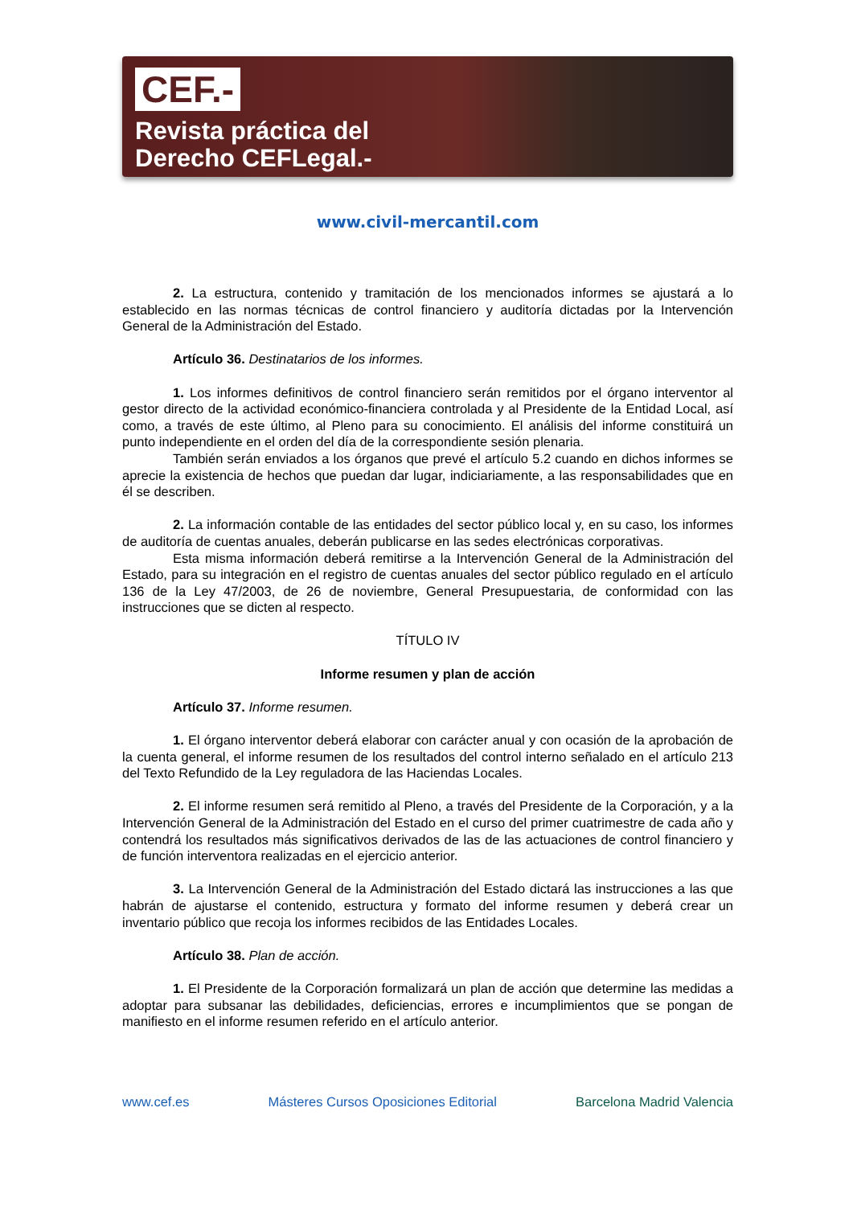CEF.-
Revista práctica del
Derecho CEFLegal.-
www.civil-mercantil.com
2. La estructura, contenido y tramitación de los mencionados informes se ajustará a lo establecido en las normas técnicas de control financiero y auditoría dictadas por la Intervención General de la Administración del Estado.
Artículo 36. Destinatarios de los informes.
1. Los informes definitivos de control financiero serán remitidos por el órgano interventor al gestor directo de la actividad económico-financiera controlada y al Presidente de la Entidad Local, así como, a través de este último, al Pleno para su conocimiento. El análisis del informe constituirá un punto independiente en el orden del día de la correspondiente sesión plenaria.
También serán enviados a los órganos que prevé el artículo 5.2 cuando en dichos informes se aprecie la existencia de hechos que puedan dar lugar, indiciariamente, a las responsabilidades que en él se describen.
2. La información contable de las entidades del sector público local y, en su caso, los informes de auditoría de cuentas anuales, deberán publicarse en las sedes electrónicas corporativas.
Esta misma información deberá remitirse a la Intervención General de la Administración del Estado, para su integración en el registro de cuentas anuales del sector público regulado en el artículo 136 de la Ley 47/2003, de 26 de noviembre, General Presupuestaria, de conformidad con las instrucciones que se dicten al respecto.
TÍTULO IV
Informe resumen y plan de acción
Artículo 37. Informe resumen.
1. El órgano interventor deberá elaborar con carácter anual y con ocasión de la aprobación de la cuenta general, el informe resumen de los resultados del control interno señalado en el artículo 213 del Texto Refundido de la Ley reguladora de las Haciendas Locales.
2. El informe resumen será remitido al Pleno, a través del Presidente de la Corporación, y a la Intervención General de la Administración del Estado en el curso del primer cuatrimestre de cada año y contendrá los resultados más significativos derivados de las de las actuaciones de control financiero y de función interventora realizadas en el ejercicio anterior.
3. La Intervención General de la Administración del Estado dictará las instrucciones a las que habrán de ajustarse el contenido, estructura y formato del informe resumen y deberá crear un inventario público que recoja los informes recibidos de las Entidades Locales.
Artículo 38. Plan de acción.
1. El Presidente de la Corporación formalizará un plan de acción que determine las medidas a adoptar para subsanar las debilidades, deficiencias, errores e incumplimientos que se pongan de manifiesto en el informe resumen referido en el artículo anterior.
www.cef.es Másteres Cursos Oposiciones Editorial Barcelona Madrid Valencia